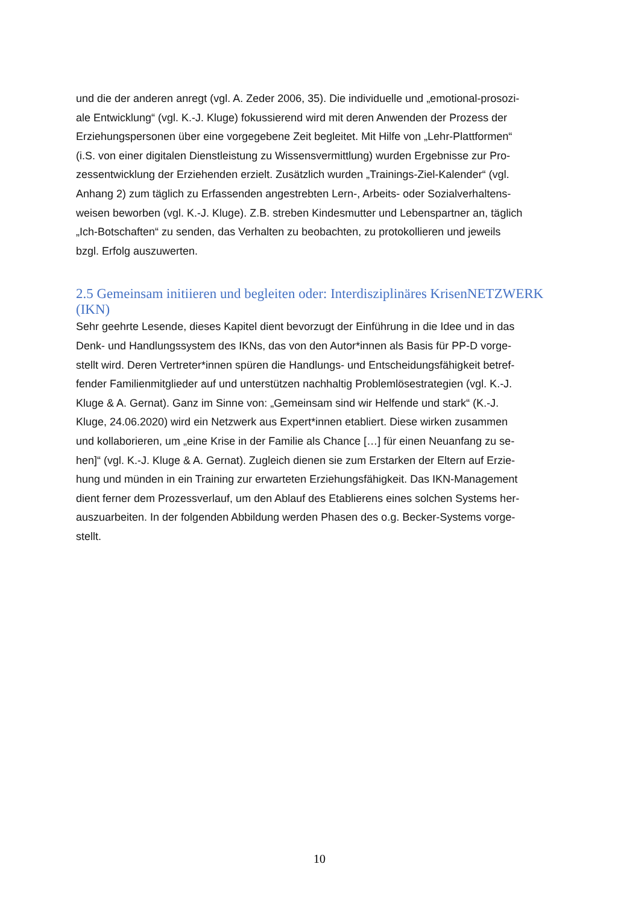und die der anderen anregt (vgl. A. Zeder 2006, 35). Die individuelle und „emotional-prosozi-
ale Entwicklung“ (vgl. K.-J. Kluge) fokussierend wird mit deren Anwenden der Prozess der
Erziehungspersonen über eine vorgegebene Zeit begleitet. Mit Hilfe von „Lehr-Plattformen“
(i.S. von einer digitalen Dienstleistung zu Wissensvermittlung) wurden Ergebnisse zur Pro-
zessentwicklung der Erziehenden erzielt. Zusätzlich wurden „Trainings-Ziel-Kalender“ (vgl.
Anhang 2) zum täglich zu Erfassenden angestrebten Lern-, Arbeits- oder Sozialverhaltens-
weisen beworben (vgl. K.-J. Kluge). Z.B. streben Kindesmutter und Lebenspartner an, täglich
„Ich-Botschaften“ zu senden, das Verhalten zu beobachten, zu protokollieren und jeweils
bzgl. Erfolg auszuwerten.
2.5 Gemeinsam initiieren und begleiten oder: Interdisziplinäres KrisenNETZWERK (IKN)
Sehr geehrte Lesende, dieses Kapitel dient bevorzugt der Einführung in die Idee und in das
Denk- und Handlungssystem des IKNs, das von den Autor*innen als Basis für PP-D vorge-
stellt wird. Deren Vertreter*innen spüren die Handlungs- und Entscheidungsfähigkeit betref-
fender Familienmitglieder auf und unterstützen nachhaltig Problemlösestrategien (vgl. K.-J.
Kluge & A. Gernat). Ganz im Sinne von: „Gemeinsam sind wir Helfende und stark“ (K.-J.
Kluge, 24.06.2020) wird ein Netzwerk aus Expert*innen etabliert. Diese wirken zusammen
und kollaborieren, um „eine Krise in der Familie als Chance […] für einen Neuanfang zu se-
hen]“ (vgl. K.-J. Kluge & A. Gernat). Zugleich dienen sie zum Erstarken der Eltern auf Erzie-
hung und münden in ein Training zur erwarteten Erziehungsfähigkeit. Das IKN-Management
dient ferner dem Prozessverlauf, um den Ablauf des Etablierens eines solchen Systems her-
auszuarbeiten. In der folgenden Abbildung werden Phasen des o.g. Becker-Systems vorge-
stellt.
10